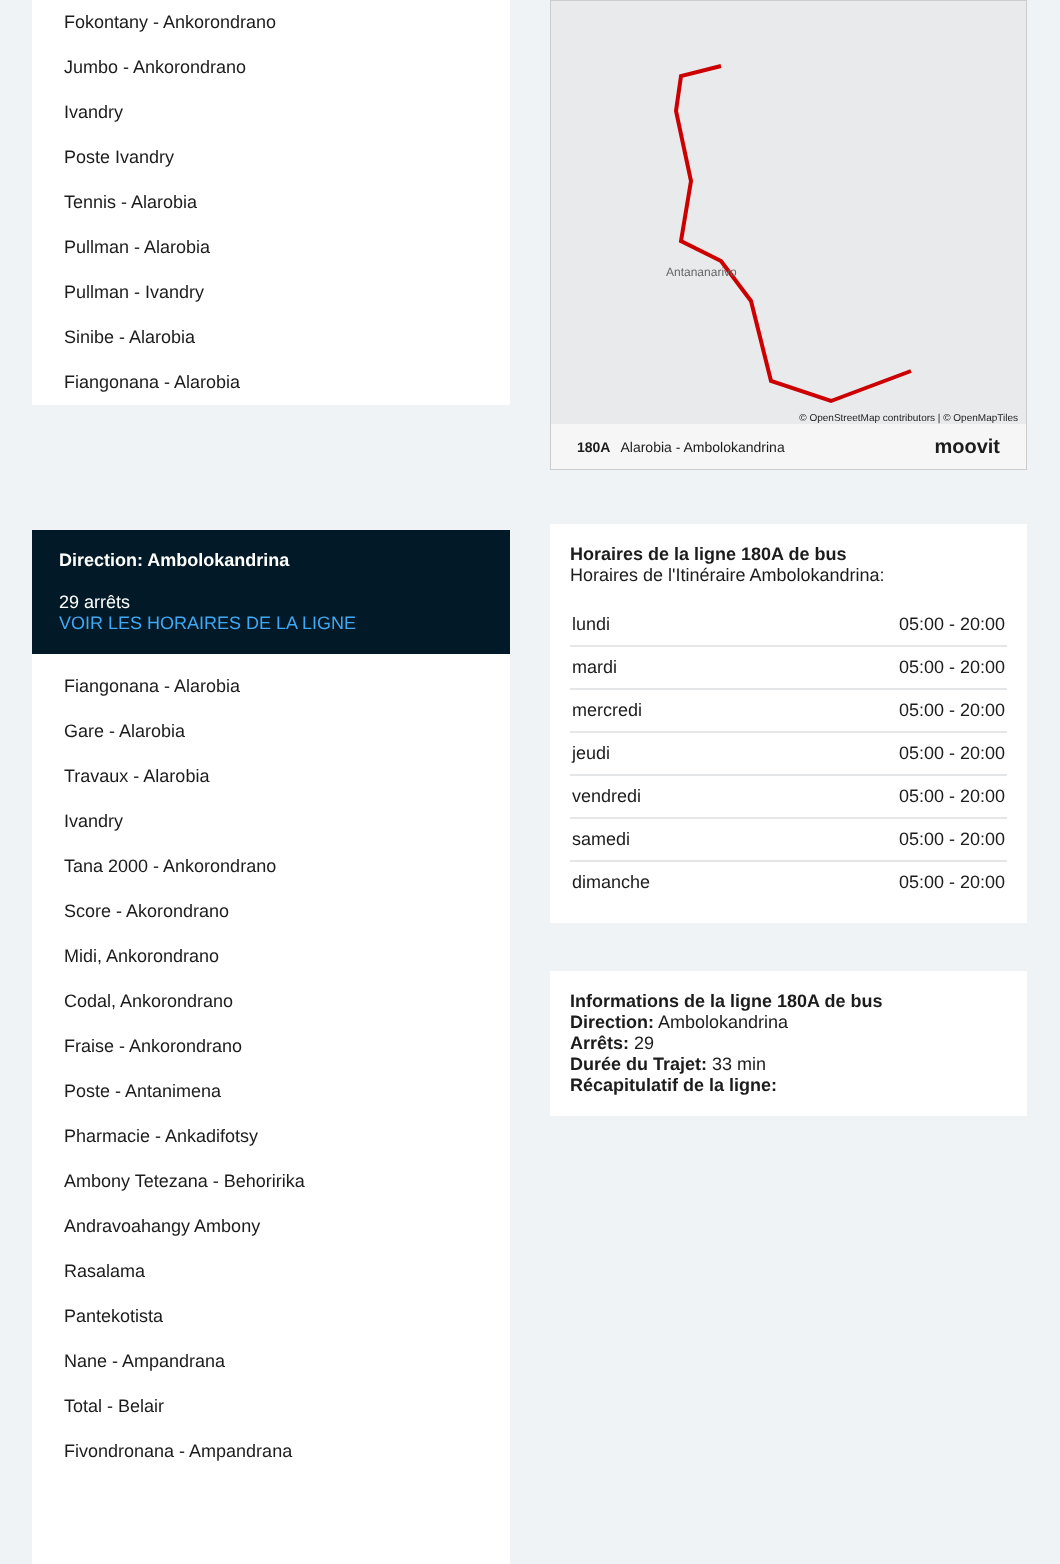Fokontany - Ankorondrano
Jumbo - Ankorondrano
Ivandry
Poste Ivandry
Tennis - Alarobia
Pullman - Alarobia
Pullman - Ivandry
Sinibe - Alarobia
Fiangonana - Alarobia
Direction: Ambolokandrina
29 arrêts
VOIR LES HORAIRES DE LA LIGNE
Fiangonana - Alarobia
Gare - Alarobia
Travaux - Alarobia
Ivandry
Tana 2000 - Ankorondrano
Score - Akorondrano
Midi, Ankorondrano
Codal, Ankorondrano
Fraise - Ankorondrano
Poste - Antanimena
Pharmacie - Ankadifotsy
Ambony Tetezana - Behoririka
Andravoahangy Ambony
Rasalama
Pantekotista
Nane - Ampandrana
Total - Belair
Fivondronana - Ampandrana
Antananarivo
© OpenStreetMap contributors | © OpenMapTiles
180A Alarobia - Ambolokandrina moovit
Horaires de la ligne 180A de bus
Horaires de l'Itinéraire Ambolokandrina:
| lundi | 05:00 - 20:00 |
| mardi | 05:00 - 20:00 |
| mercredi | 05:00 - 20:00 |
| jeudi | 05:00 - 20:00 |
| vendredi | 05:00 - 20:00 |
| samedi | 05:00 - 20:00 |
| dimanche | 05:00 - 20:00 |
Informations de la ligne 180A de bus
Direction: Ambolokandrina
Arrêts: 29
Durée du Trajet: 33 min
Récapitulatif de la ligne: